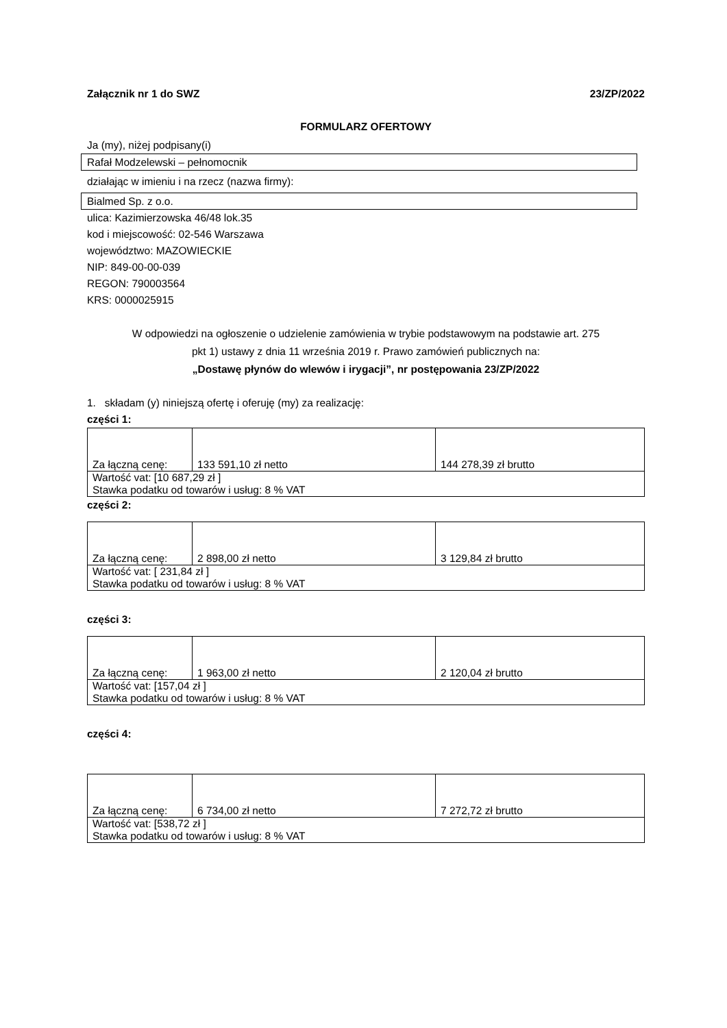Załącznik nr 1 do SWZ 23/ZP/2022
FORMULARZ OFERTOWY
Ja (my), niżej podpisany(i)
Rafał Modzelewski – pełnomocnik
działając w imieniu i na rzecz (nazwa firmy):
Bialmed Sp. z o.o.
ulica: Kazimierzowska 46/48 lok.35
kod i miejscowość: 02-546 Warszawa
województwo: MAZOWIECKIE
NIP: 849-00-00-039
REGON: 790003564
KRS: 0000025915
W odpowiedzi na ogłoszenie o udzielenie zamówienia w trybie podstawowym na podstawie art. 275
pkt 1) ustawy z dnia 11 września 2019 r. Prawo zamówień publicznych na:
„Dostawę płynów do wlewów i irygacji”, nr postępowania 23/ZP/2022
1. składam (y) niniejszą ofertę i oferuję (my) za realizację:
części 1:
| Za łączną cenę: | 133 591,10 zł netto | 144 278,39 zł brutto |
| Wartość vat: [10 687,29 zł ] Stawka podatku od towarów i usług: 8 % VAT | | |
części 2:
| Za łączną cenę: | 2 898,00 zł netto | 3 129,84 zł brutto |
| Wartość vat: [ 231,84 zł ] Stawka podatku od towarów i usług: 8 % VAT | | |
części 3:
| Za łączną cenę: | 1 963,00 zł netto | 2 120,04 zł brutto |
| Wartość vat: [157,04 zł ] Stawka podatku od towarów i usług: 8 % VAT | | |
części 4:
| Za łączną cenę: | 6 734,00 zł netto | 7 272,72 zł brutto |
| Wartość vat: [538,72 zł ] Stawka podatku od towarów i usług: 8 % VAT | | |